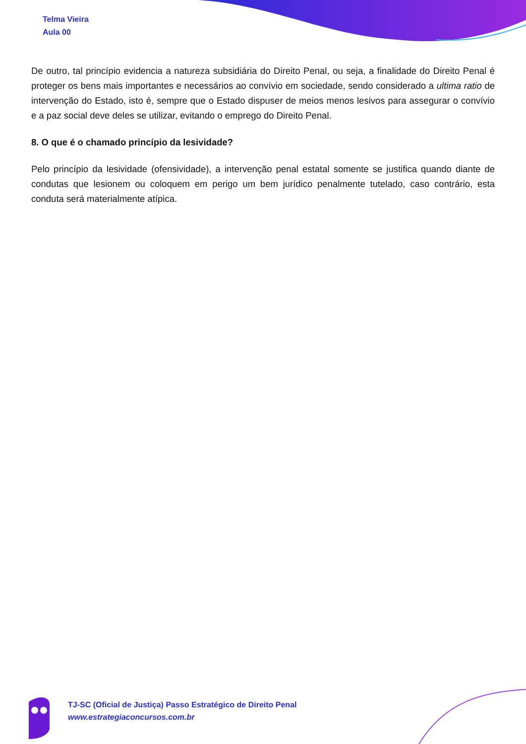Telma Vieira
Aula 00
De outro, tal princípio evidencia a natureza subsidiária do Direito Penal, ou seja, a finalidade do Direito Penal é proteger os bens mais importantes e necessários ao convívio em sociedade, sendo considerado a ultima ratio de intervenção do Estado, isto é, sempre que o Estado dispuser de meios menos lesivos para assegurar o convívio e a paz social deve deles se utilizar, evitando o emprego do Direito Penal.
8. O que é o chamado princípio da lesividade?
Pelo princípio da lesividade (ofensividade), a intervenção penal estatal somente se justifica quando diante de condutas que lesionem ou coloquem em perigo um bem jurídico penalmente tutelado, caso contrário, esta conduta será materialmente atípica.
TJ-SC (Oficial de Justiça) Passo Estratégico de Direito Penal
www.estrategiaconcursos.com.br